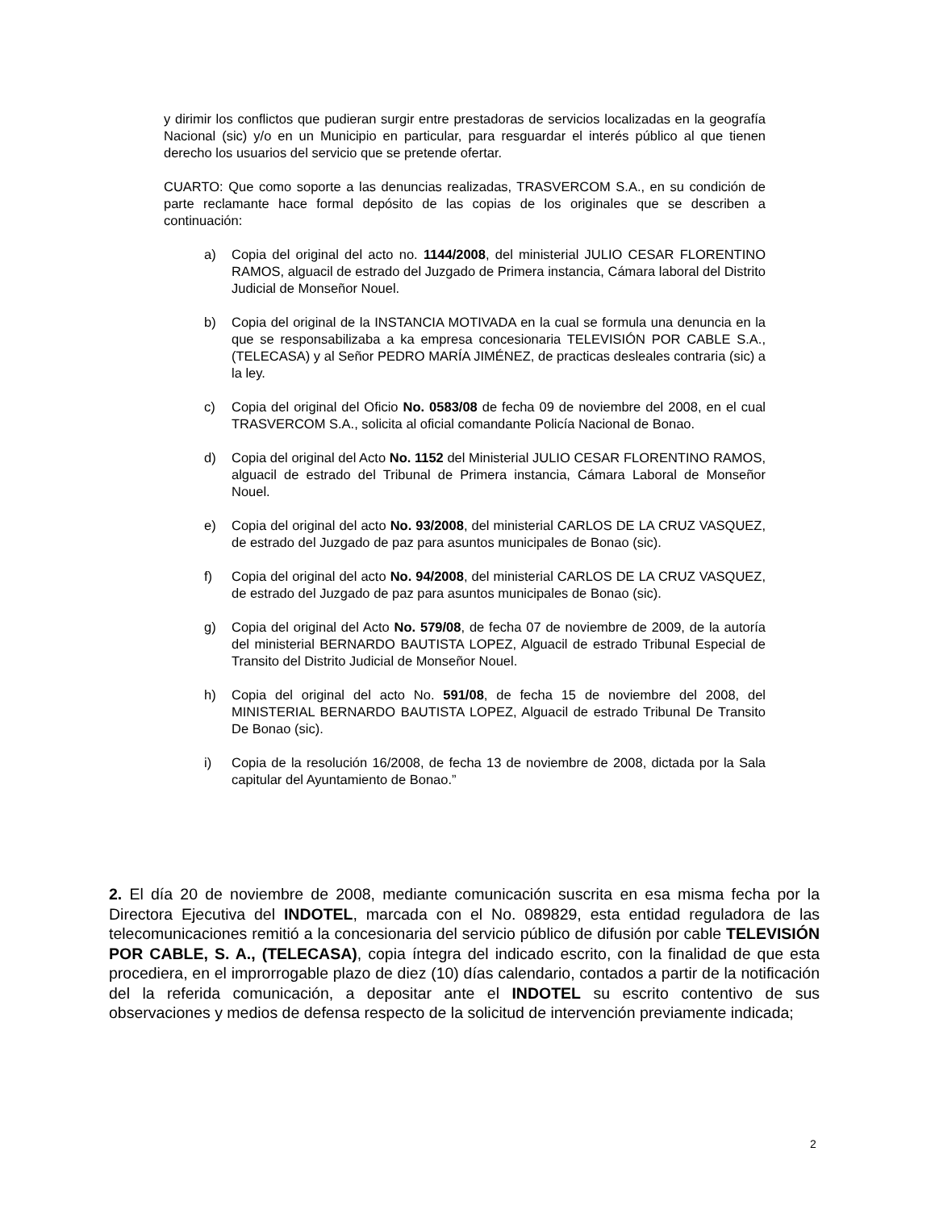y dirimir los conflictos que pudieran surgir entre prestadoras de servicios localizadas en la geografía Nacional (sic) y/o en un Municipio en particular, para resguardar el interés público al que tienen derecho los usuarios del servicio que se pretende ofertar.
CUARTO: Que como soporte a las denuncias realizadas, TRASVERCOM S.A., en su condición de parte reclamante hace formal depósito de las copias de los originales que se describen a continuación:
a) Copia del original del acto no. 1144/2008, del ministerial JULIO CESAR FLORENTINO RAMOS, alguacil de estrado del Juzgado de Primera instancia, Cámara laboral del Distrito Judicial de Monseñor Nouel.
b) Copia del original de la INSTANCIA MOTIVADA en la cual se formula una denuncia en la que se responsabilizaba a ka empresa concesionaria TELEVISIÓN POR CABLE S.A., (TELECASA) y al Señor PEDRO MARÍA JIMÉNEZ, de practicas desleales contraria (sic) a la ley.
c) Copia del original del Oficio No. 0583/08 de fecha 09 de noviembre del 2008, en el cual TRASVERCOM S.A., solicita al oficial comandante Policía Nacional de Bonao.
d) Copia del original del Acto No. 1152 del Ministerial JULIO CESAR FLORENTINO RAMOS, alguacil de estrado del Tribunal de Primera instancia, Cámara Laboral de Monseñor Nouel.
e) Copia del original del acto No. 93/2008, del ministerial CARLOS DE LA CRUZ VASQUEZ, de estrado del Juzgado de paz para asuntos municipales de Bonao (sic).
f) Copia del original del acto No. 94/2008, del ministerial CARLOS DE LA CRUZ VASQUEZ, de estrado del Juzgado de paz para asuntos municipales de Bonao (sic).
g) Copia del original del Acto No. 579/08, de fecha 07 de noviembre de 2009, de la autoría del ministerial BERNARDO BAUTISTA LOPEZ, Alguacil de estrado Tribunal Especial de Transito del Distrito Judicial de Monseñor Nouel.
h) Copia del original del acto No. 591/08, de fecha 15 de noviembre del 2008, del MINISTERIAL BERNARDO BAUTISTA LOPEZ, Alguacil de estrado Tribunal De Transito De Bonao (sic).
i) Copia de la resolución 16/2008, de fecha 13 de noviembre de 2008, dictada por la Sala capitular del Ayuntamiento de Bonao.”
2. El día 20 de noviembre de 2008, mediante comunicación suscrita en esa misma fecha por la Directora Ejecutiva del INDOTEL, marcada con el No. 089829, esta entidad reguladora de las telecomunicaciones remitió a la concesionaria del servicio público de difusión por cable TELEVISIÓN POR CABLE, S. A., (TELECASA), copia íntegra del indicado escrito, con la finalidad de que esta procediera, en el improrrogable plazo de diez (10) días calendario, contados a partir de la notificación del la referida comunicación, a depositar ante el INDOTEL su escrito contentivo de sus observaciones y medios de defensa respecto de la solicitud de intervención previamente indicada;
2